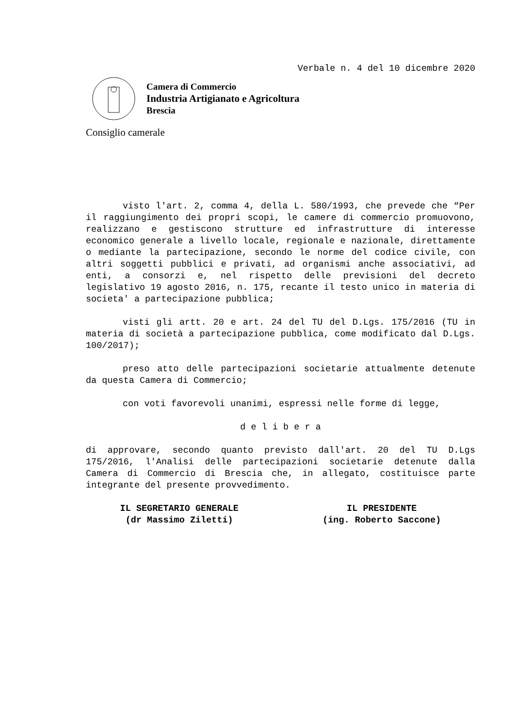Verbale n. 4 del 10 dicembre 2020
Camera di Commercio
Industria Artigianato e Agricoltura
Brescia
Consiglio camerale
visto l'art. 2, comma 4, della L. 580/1993, che prevede che “Per il raggiungimento dei propri scopi, le camere di commercio promuovono, realizzano e gestiscono strutture ed infrastrutture di interesse economico generale a livello locale, regionale e nazionale, direttamente o mediante la partecipazione, secondo le norme del codice civile, con altri soggetti pubblici e privati, ad organismi anche associativi, ad enti, a consorzi e, nel rispetto delle previsioni del decreto legislativo 19 agosto 2016, n. 175, recante il testo unico in materia di societa' a partecipazione pubblica;
visti gli artt. 20 e art. 24 del TU del D.Lgs. 175/2016 (TU in materia di società a partecipazione pubblica, come modificato dal D.Lgs. 100/2017);
preso atto delle partecipazioni societarie attualmente detenute da questa Camera di Commercio;
con voti favorevoli unanimi, espressi nelle forme di legge,
d e l i b e r a
di approvare, secondo quanto previsto dall'art. 20 del TU D.Lgs 175/2016, l'Analisi delle partecipazioni societarie detenute dalla Camera di Commercio di Brescia che, in allegato, costituisce parte integrante del presente provvedimento.
IL SEGRETARIO GENERALE
(dr Massimo Ziletti)
IL PRESIDENTE
(ing. Roberto Saccone)